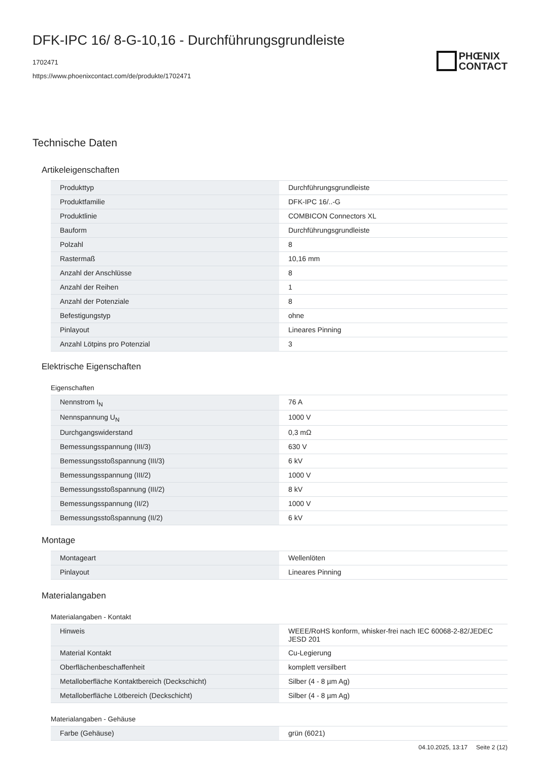DFK-IPC 16/ 8-G-10,16 - Durchführungsgrundleiste
1702471
https://www.phoenixcontact.com/de/produkte/1702471
PHŒNIX
CONTACT
Technische Daten
Artikeleigenschaften
| Produkttyp | Durchführungsgrundleiste |
| Produktfamilie | DFK-IPC 16/..-G |
| Produktlinie | COMBICON Connectors XL |
| Bauform | Durchführungsgrundleiste |
| Polzahl | 8 |
| Rastermaß | 10,16 mm |
| Anzahl der Anschlüsse | 8 |
| Anzahl der Reihen | 1 |
| Anzahl der Potenziale | 8 |
| Befestigungstyp | ohne |
| Pinlayout | Lineares Pinning |
| Anzahl Lötpins pro Potenzial | 3 |
Elektrische Eigenschaften
Eigenschaften
| Nennstrom I<sub>N</sub> | 76 A |
| Nennspannung U<sub>N</sub> | 1000 V |
| Durchgangswiderstand | 0,3 mΩ |
| Bemessungsspannung (III/3) | 630 V |
| Bemessungsstoßspannung (III/3) | 6 kV |
| Bemessungsspannung (III/2) | 1000 V |
| Bemessungsstoßspannung (III/2) | 8 kV |
| Bemessungsspannung (II/2) | 1000 V |
| Bemessungsstoßspannung (II/2) | 6 kV |
Montage
| Montageart | Wellenlöten |
| Pinlayout | Lineares Pinning |
Materialangaben
Materialangaben - Kontakt
| Hinweis | WEEE/RoHS konform, whisker-frei nach IEC 60068-2-82/JEDEC JESD 201 |
| Material Kontakt | Cu-Legierung |
| Oberflächenbeschaffenheit | komplett versilbert |
| Metalloberfläche Kontaktbereich (Deckschicht) | Silber (4 - 8 µm Ag) |
| Metalloberfläche Lötbereich (Deckschicht) | Silber (4 - 8 µm Ag) |
Materialangaben - Gehäuse
| Farbe (Gehäuse) | grün (6021) |
04.10.2025, 13:17 Seite 2 (12)